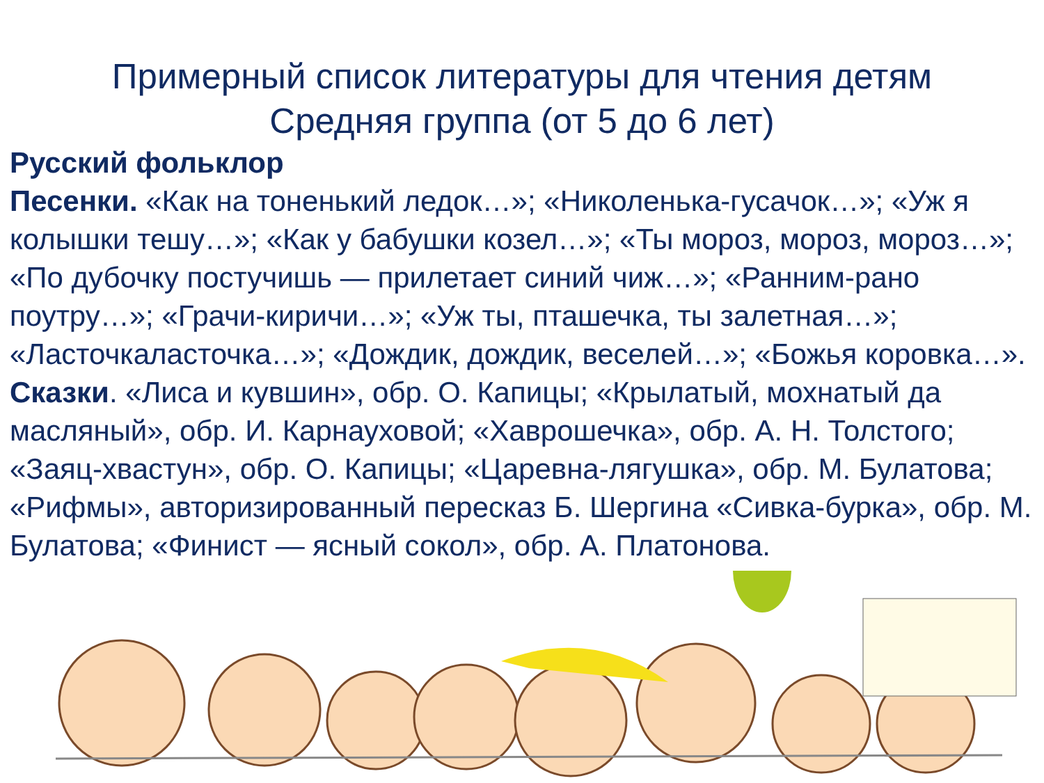Примерный список литературы для чтения детям
Средняя группа (от 5 до 6 лет)
Русский фольклор
Песенки. «Как на тоненький ледок…»; «Николенька-гусачок…»; «Уж я колышки тешу…»; «Как у бабушки козел…»; «Ты мороз, мороз, мороз…»; «По дубочку постучишь — прилетает синий чиж…»; «Ранним-рано поутру…»; «Грачи-киричи…»; «Уж ты, пташечка, ты залетная…»; «Ласточкаласточка…»; «Дождик, дождик, веселей…»; «Божья коровка…». Сказки. «Лиса и кувшин», обр. О. Капицы; «Крылатый, мохнатый да масляный», обр. И. Карнауховой; «Хаврошечка», обр. А. Н. Толстого; «Заяц-хвастун», обр. О. Капицы; «Царевна-лягушка», обр. М. Булатова; «Рифмы», авторизированный пересказ Б. Шергина «Сивка-бурка», обр. М. Булатова; «Финист — ясный сокол», обр. А. Платонова.